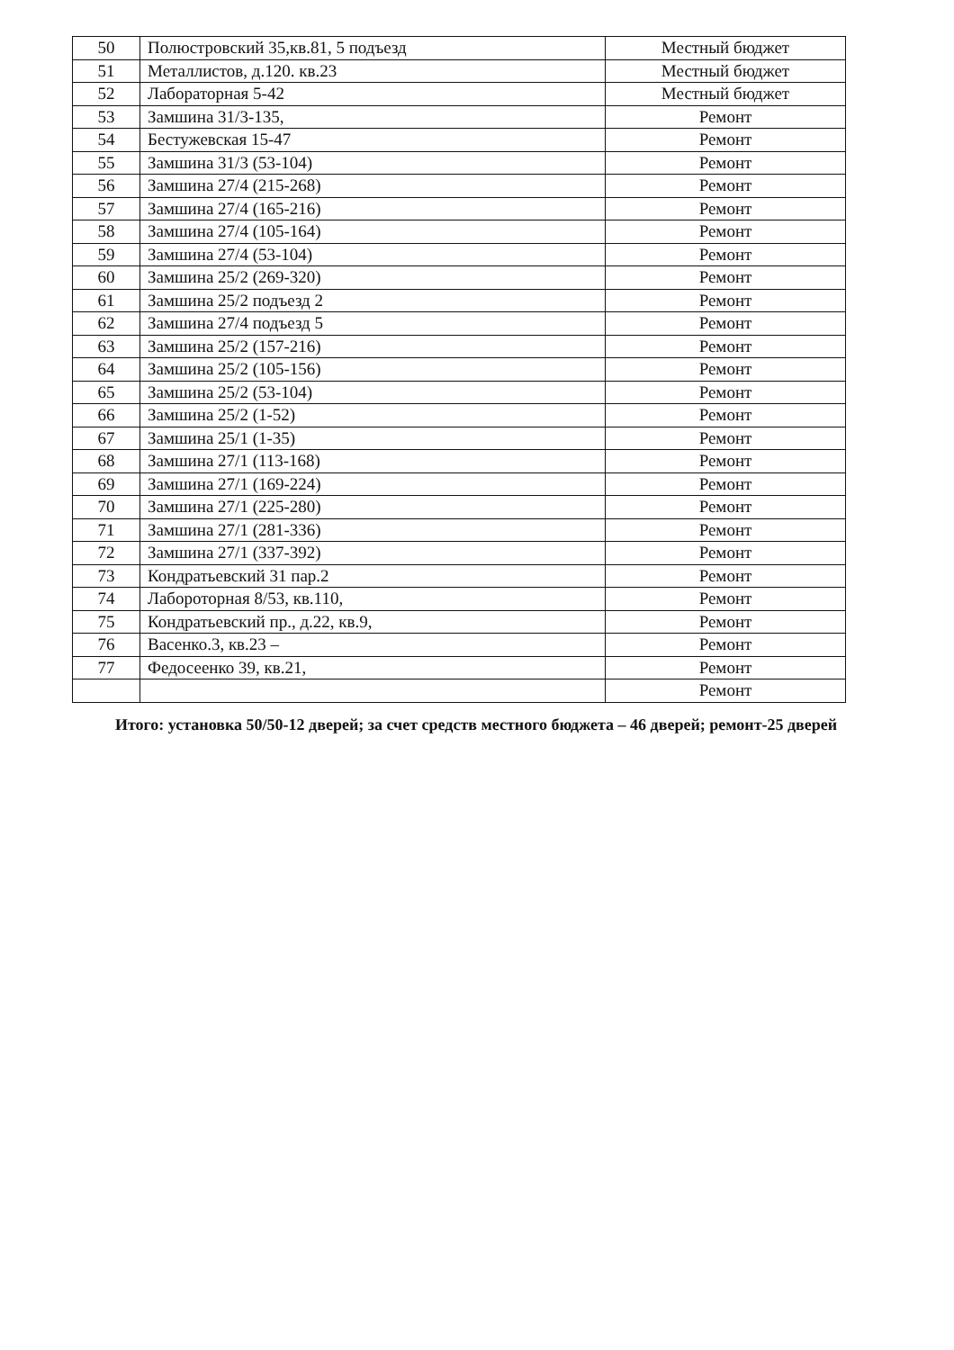| 50 | Полюстровский 35,кв.81, 5 подъезд | Местный бюджет |
| 51 | Металлистов, д.120. кв.23 | Местный бюджет |
| 52 | Лабораторная 5-42 | Местный бюджет |
| 53 | Замшина 31/3-135, | Ремонт |
| 54 | Бестужевская 15-47 | Ремонт |
| 55 | Замшина 31/3 (53-104) | Ремонт |
| 56 | Замшина 27/4 (215-268) | Ремонт |
| 57 | Замшина 27/4 (165-216) | Ремонт |
| 58 | Замшина 27/4 (105-164) | Ремонт |
| 59 | Замшина 27/4 (53-104) | Ремонт |
| 60 | Замшина 25/2 (269-320) | Ремонт |
| 61 | Замшина 25/2 подъезд 2 | Ремонт |
| 62 | Замшина 27/4 подъезд 5 | Ремонт |
| 63 | Замшина 25/2 (157-216) | Ремонт |
| 64 | Замшина 25/2 (105-156) | Ремонт |
| 65 | Замшина 25/2 (53-104) | Ремонт |
| 66 | Замшина 25/2 (1-52) | Ремонт |
| 67 | Замшина 25/1 (1-35) | Ремонт |
| 68 | Замшина 27/1 (113-168) | Ремонт |
| 69 | Замшина 27/1 (169-224) | Ремонт |
| 70 | Замшина 27/1 (225-280) | Ремонт |
| 71 | Замшина 27/1 (281-336) | Ремонт |
| 72 | Замшина 27/1 (337-392) | Ремонт |
| 73 | Кондратьевский 31 пар.2 | Ремонт |
| 74 | Лабороторная 8/53, кв.110, | Ремонт |
| 75 | Кондратьевский пр., д.22, кв.9, | Ремонт |
| 76 | Васенко.3, кв.23 – | Ремонт |
| 77 | Федосеенко 39, кв.21, | Ремонт |
| | | Ремонт |
Итого: установка 50/50-12 дверей; за счет средств местного бюджета – 46 дверей; ремонт-25 дверей